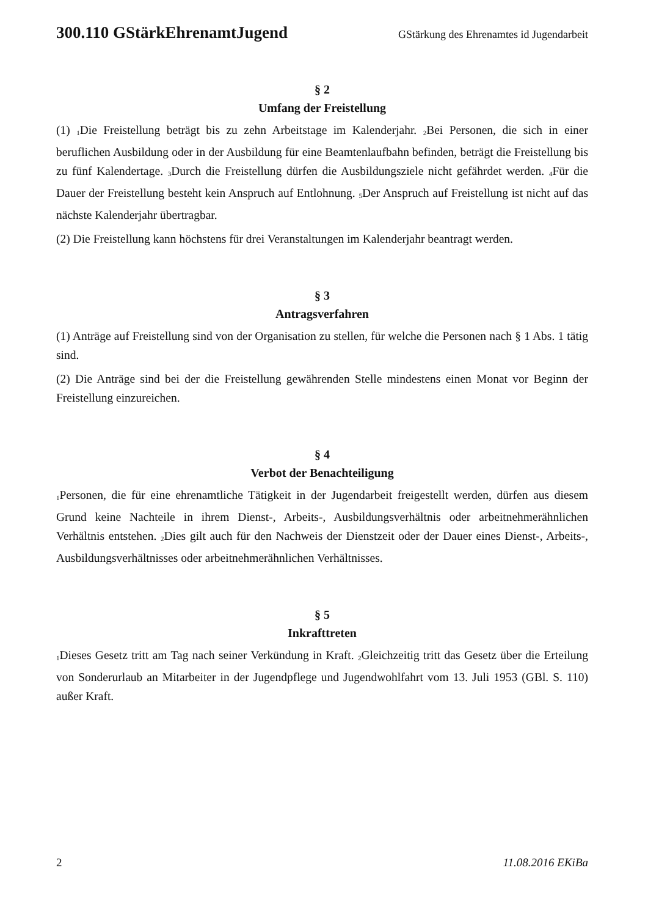300.110 GStärkEhrenamtJugend GStärkung des Ehrenamtes id Jugendarbeit
§ 2
Umfang der Freistellung
(1) <sub>1</sub>Die Freistellung beträgt bis zu zehn Arbeitstage im Kalenderjahr. <sub>2</sub>Bei Personen, die sich in einer beruflichen Ausbildung oder in der Ausbildung für eine Beamtenlaufbahn befinden, beträgt die Freistellung bis zu fünf Kalendertage. <sub>3</sub>Durch die Freistellung dürfen die Ausbildungsziele nicht gefährdet werden. <sub>4</sub>Für die Dauer der Freistellung besteht kein Anspruch auf Entlohnung. <sub>5</sub>Der Anspruch auf Freistellung ist nicht auf das nächste Kalenderjahr übertragbar.
(2) Die Freistellung kann höchstens für drei Veranstaltungen im Kalenderjahr beantragt werden.
§ 3
Antragsverfahren
(1) Anträge auf Freistellung sind von der Organisation zu stellen, für welche die Personen nach § 1 Abs. 1 tätig sind.
(2) Die Anträge sind bei der die Freistellung gewährenden Stelle mindestens einen Monat vor Beginn der Freistellung einzureichen.
§ 4
Verbot der Benachteiligung
<sub>1</sub>Personen, die für eine ehrenamtliche Tätigkeit in der Jugendarbeit freigestellt werden, dürfen aus diesem Grund keine Nachteile in ihrem Dienst-, Arbeits-, Ausbildungsverhältnis oder arbeitnehmerähnlichen Verhältnis entstehen. <sub>2</sub>Dies gilt auch für den Nachweis der Dienstzeit oder der Dauer eines Dienst-, Arbeits-, Ausbildungsverhältnisses oder arbeitnehmerähnlichen Verhältnisses.
§ 5
Inkrafttreten
<sub>1</sub>Dieses Gesetz tritt am Tag nach seiner Verkündung in Kraft. <sub>2</sub>Gleichzeitig tritt das Gesetz über die Erteilung von Sonderurlaub an Mitarbeiter in der Jugendpflege und Jugendwohlfahrt vom 13. Juli 1953 (GBl. S. 110) außer Kraft.
2 11.08.2016 EKiBa